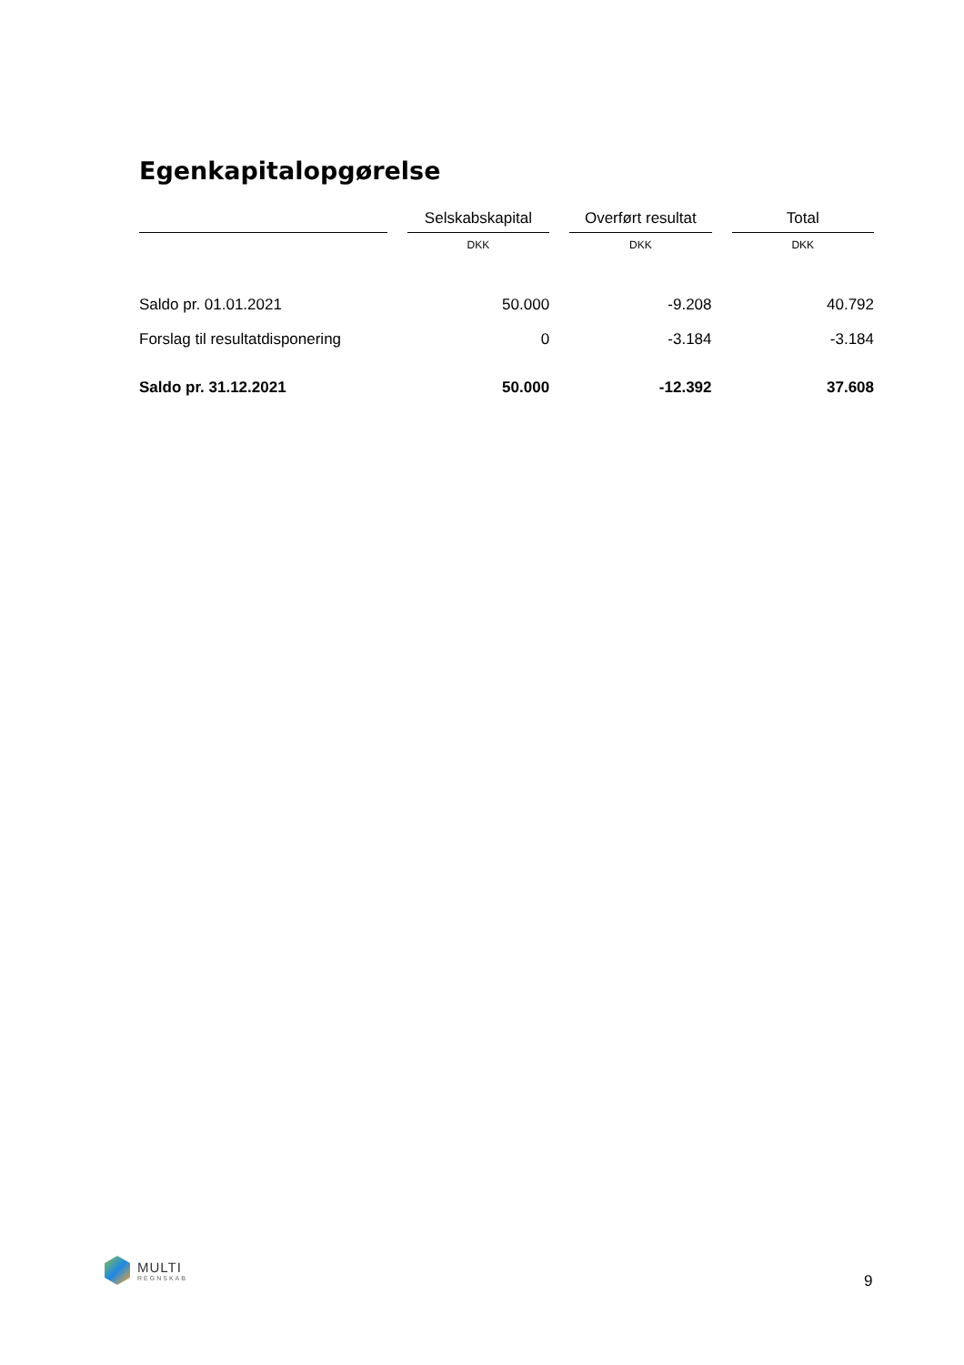Egenkapitalopgørelse
| | | Selskabskapital | | Overført resultat | | Total |
| --- | --- | --- | --- | --- | --- | --- |
| | | DKK | | DKK | | DKK |
| Saldo pr. 01.01.2021 | | 50.000 | | -9.208 | | 40.792 |
| Forslag til resultatdisponering | | 0 | | -3.184 | | -3.184 |
| Saldo pr. 31.12.2021 | | 50.000 | | -12.392 | | 37.608 |
MULTI
REGNSKAB
9